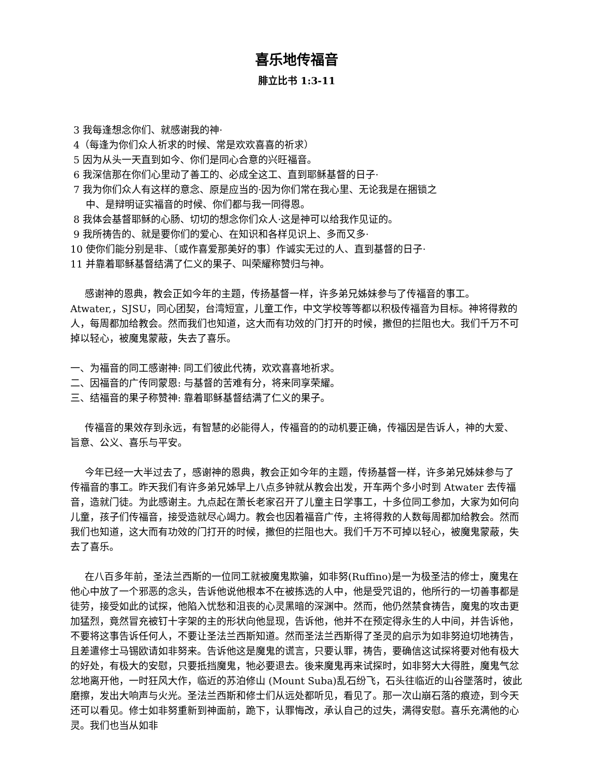喜乐地传福音
腓立比书 1:3-11
3 我每逢想念你们、就感谢我的神·
4（每逢为你们众人祈求的时候、常是欢欢喜喜的祈求）
5 因为从头一天直到如今、你们是同心合意的兴旺福音。
6 我深信那在你们心里动了善工的、必成全这工、直到耶稣基督的日子·
7 我为你们众人有这样的意念、原是应当的·因为你们常在我心里、无论我是在捆锁之
中、是辩明证实福音的时候、你们都与我一同得恩。
8 我体会基督耶稣的心肠、切切的想念你们众人·这是神可以给我作见证的。
9 我所祷告的、就是要你们的爱心、在知识和各样见识上、多而又多·
10 使你们能分别是非、〔或作喜爱那美好的事〕作诚实无过的人、直到基督的日子·
11 并靠着耶稣基督结满了仁义的果子、叫荣耀称赞归与神。
感谢神的恩典，教会正如今年的主题，传扬基督一样，许多弟兄姊妹参与了传福音的事工。Atwater,，SJSU，同心团契，台湾短宣，儿童工作，中文学校等等都以积极传福音为目标。神将得救的人，每周都加给教会。然而我们也知道，这大而有功效的门打开的时候，撒但的拦阻也大。我们千万不可掉以轻心，被魔鬼蒙蔽，失去了喜乐。
一、为福音的同工感谢神: 同工们彼此代祷，欢欢喜喜地祈求。
二、因福音的广传同蒙恩: 与基督的苦难有分，将来同享荣耀。
三、结福音的果子称赞神: 靠着耶稣基督结满了仁义的果子。
传福音的果效存到永远，有智慧的必能得人，传福音的的动机要正确，传福因是告诉人，神的大爱、旨意、公义、喜乐与平安。
今年已经一大半过去了，感谢神的恩典，教会正如今年的主题，传扬基督一样，许多弟兄姊妹参与了传福音的事工。昨天我们有许多弟兄姊早上八点多钟就从教会出发，开车两个多小时到 Atwater 去传福音，造就门徒。为此感谢主。九点起在萧长老家召开了儿童主日学事工，十多位同工参加，大家为如何向儿童，孩子们传福音，接受造就尽心竭力。教会也因着福音广传，主将得救的人数每周都加给教会。然而我们也知道，这大而有功效的门打开的时候，撒但的拦阻也大。我们千万不可掉以轻心，被魔鬼蒙蔽，失去了喜乐。
在八百多年前，圣法兰西斯的一位同工就被魔鬼欺骗，如非努(Ruffino)是一为极圣洁的修士，魔鬼在他心中放了一个邪恶的念头，告诉他说他根本不在被拣选的人中，他是受咒诅的，他所行的一切善事都是徒劳，接受如此的试探，他陷入忧愁和沮丧的心灵黑暗的深渊中。然而，他仍然禁食祷告，魔鬼的攻击更加猛烈，竟然冒充被钉十字架的主的形状向他显现，告诉他，他并不在预定得永生的人中间，并告诉他，不要将这事告诉任何人，不要让圣法兰西斯知道。然而圣法兰西斯得了圣灵的启示为如非努迫切地祷告，且差遣修士马锡欧请如非努来。告诉他这是魔鬼的谎言，只要认罪，祷告，要确信这试探将要对他有极大的好处，有极大的安慰，只要抵挡魔鬼，牠必要退去。後来魔鬼再来试探时，如非努大大得胜，魔鬼气忿忿地离开他，一时狂风大作，临近的苏泊修山 (Mount Suba)乱石纷飞，石头往临近的山谷墜落时，彼此磨擦，发出大响声与火光。圣法兰西斯和修士们从远处都听见，看见了。那一次山崩石落的痕迹，到今天还可以看见。修士如非努重新到神面前，跪下，认罪悔改，承认自己的过失，满得安慰。喜乐充满他的心灵。我们也当从如非